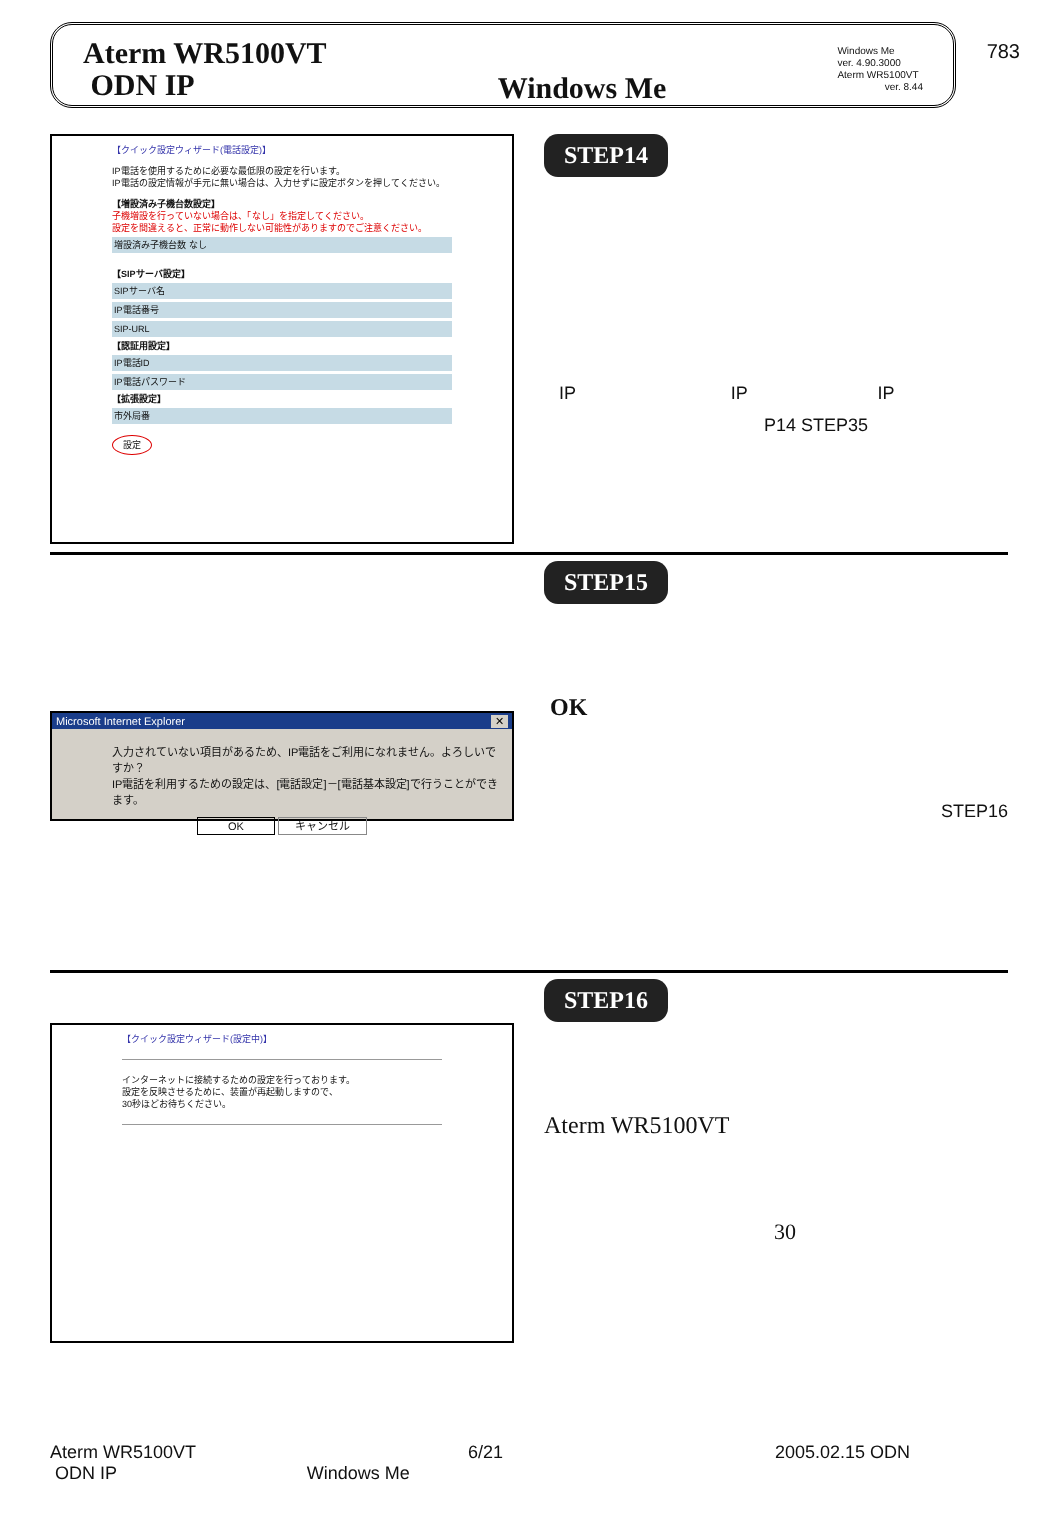783
Aterm WR5100VT
ODN IP
Windows Me
Windows Me
ver. 4.90.3000
Aterm WR5100VT
ver. 8.44
【クイック設定ウィザード(電話設定)】
IP電話を使用するために必要な最低限の設定を行います。
IP電話の設定情報が手元に無い場合は、入力せずに設定ボタンを押してください。
【増設済み子機台数設定】
子機増設を行っていない場合は、「なし」を指定してください。
設定を間違えると、正常に動作しない可能性がありますのでご注意ください。
増設済み子機台数 なし
【SIPサーバ設定】
SIPサーバ名
IP電話番号
SIP-URL
【認証用設定】
IP電話ID
IP電話パスワード
【拡張設定】
市外局番
設定
STEP14
IP IP IP
P14 STEP35
Microsoft Internet Explorer ✕
入力されていない項目があるため、IP電話をご利用になれません。よろしいですか？
IP電話を利用するための設定は、[電話設定]－[電話基本設定]で行うことができます。
OK キャンセル
STEP15
OK
STEP16
【クイック設定ウィザード(設定中)】
インターネットに接続するための設定を行っております。
設定を反映させるために、装置が再起動しますので、
30秒ほどお待ちください。
STEP16
Aterm WR5100VT
30
Aterm WR5100VT 6/21 2005.02.15 ODN
ODN IP Windows Me